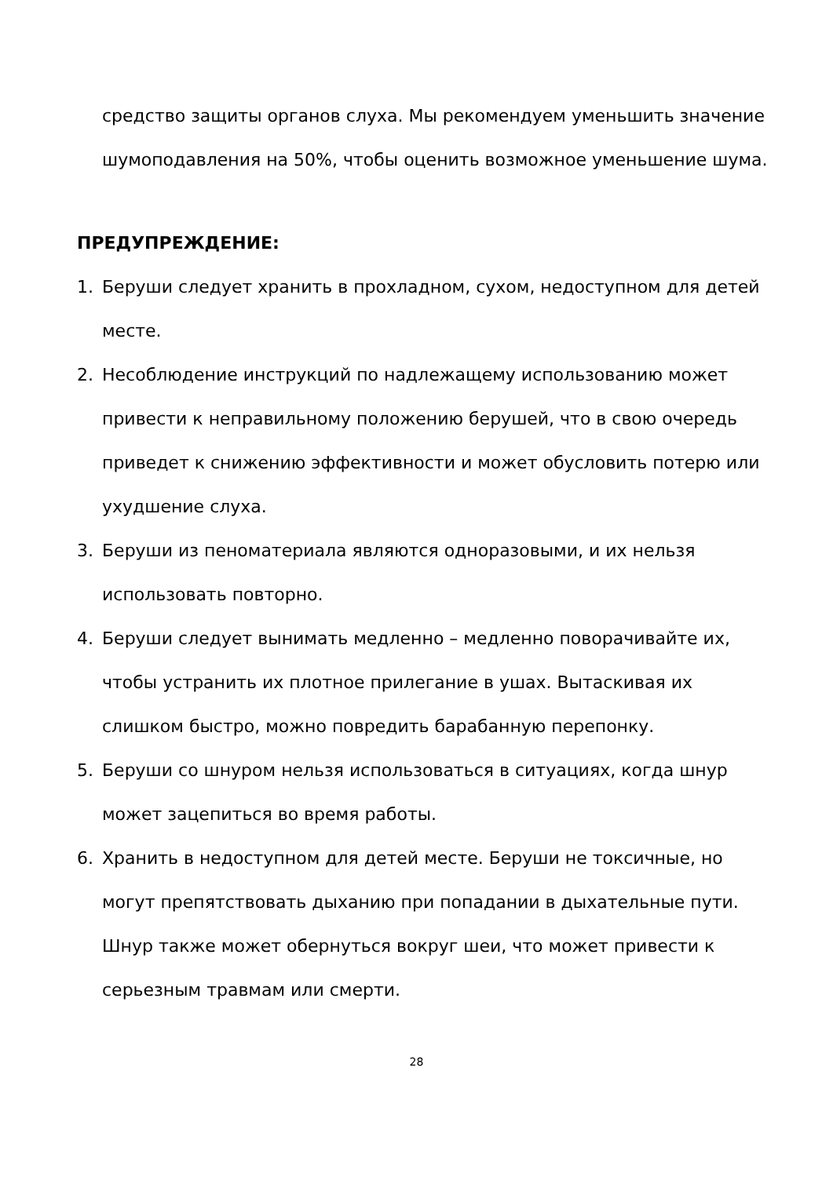средство защиты органов слуха. Мы рекомендуем уменьшить значение шумоподавления на 50%, чтобы оценить возможное уменьшение шума.
ПРЕДУПРЕЖДЕНИЕ:
1. Беруши следует хранить в прохладном, сухом, недоступном для детей месте.
2. Несоблюдение инструкций по надлежащему использованию может привести к неправильному положению берушей, что в свою очередь приведет к снижению эффективности и может обусловить потерю или ухудшение слуха.
3. Беруши из пеноматериала являются одноразовыми, и их нельзя использовать повторно.
4. Беруши следует вынимать медленно – медленно поворачивайте их, чтобы устранить их плотное прилегание в ушах. Вытаскивая их слишком быстро, можно повредить барабанную перепонку.
5. Беруши со шнуром нельзя использоваться в ситуациях, когда шнур может зацепиться во время работы.
6. Хранить в недоступном для детей месте. Беруши не токсичные, но могут препятствовать дыханию при попадании в дыхательные пути. Шнур также может обернуться вокруг шеи, что может привести к серьезным травмам или смерти.
28